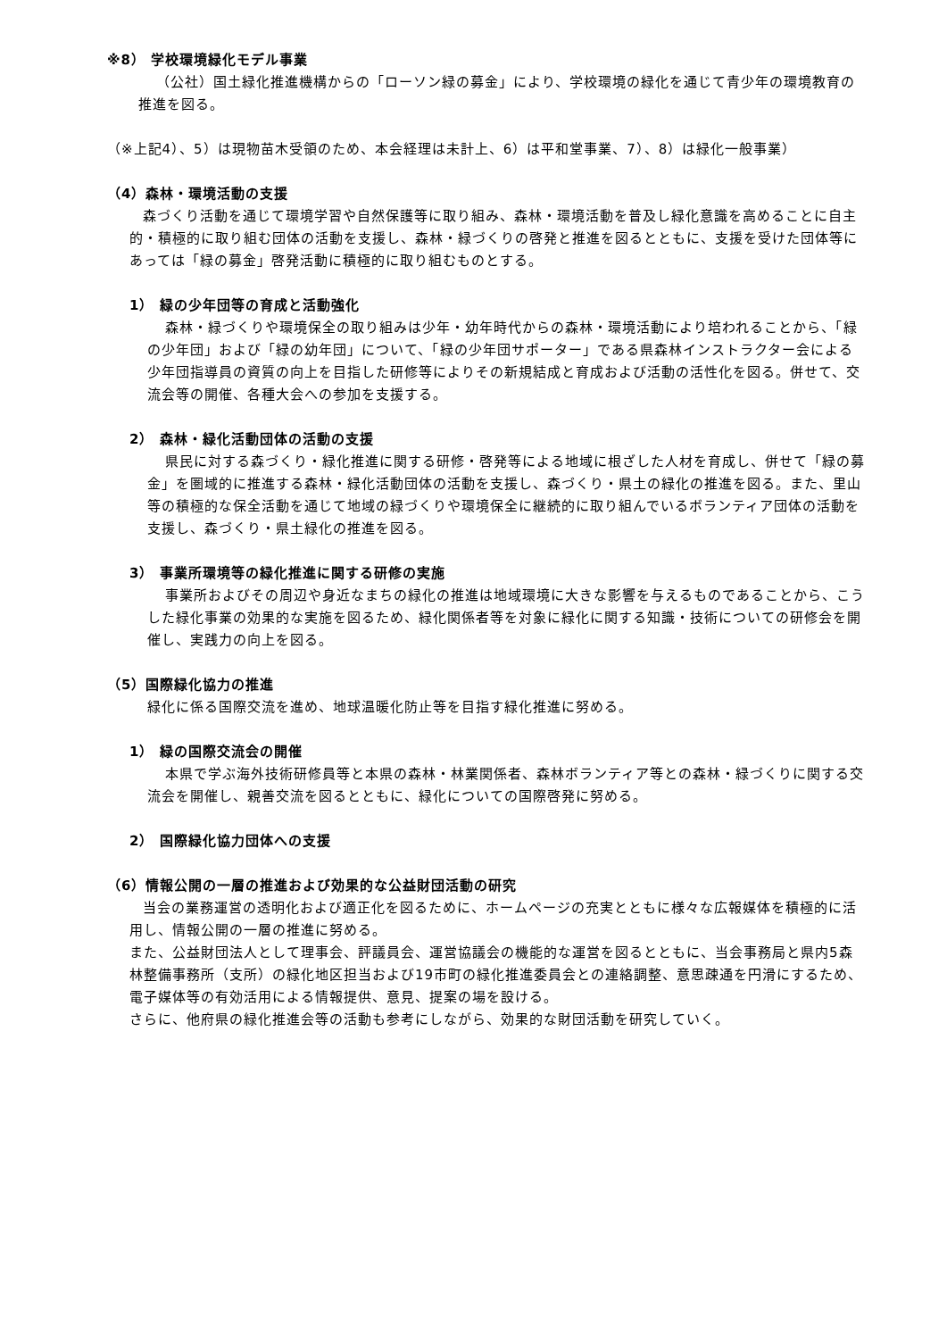※8） 学校環境緑化モデル事業
（公社）国土緑化推進機構からの「ローソン緑の募金」により、学校環境の緑化を通じて青少年の環境教育の推進を図る。
（※上記4）、5）は現物苗木受領のため、本会経理は未計上、6）は平和堂事業、7）、8）は緑化一般事業）
（4）森林・環境活動の支援
森づくり活動を通じて環境学習や自然保護等に取り組み、森林・環境活動を普及し緑化意識を高めることに自主的・積極的に取り組む団体の活動を支援し、森林・緑づくりの啓発と推進を図るとともに、支援を受けた団体等にあっては「緑の募金」啓発活動に積極的に取り組むものとする。
1） 緑の少年団等の育成と活動強化
森林・緑づくりや環境保全の取り組みは少年・幼年時代からの森林・環境活動により培われることから、「緑の少年団」および「緑の幼年団」について、「緑の少年団サポーター」である県森林インストラクター会による少年団指導員の資質の向上を目指した研修等によりその新規結成と育成および活動の活性化を図る。併せて、交流会等の開催、各種大会への参加を支援する。
2） 森林・緑化活動団体の活動の支援
県民に対する森づくり・緑化推進に関する研修・啓発等による地域に根ざした人材を育成し、併せて「緑の募金」を圏域的に推進する森林・緑化活動団体の活動を支援し、森づくり・県土の緑化の推進を図る。また、里山等の積極的な保全活動を通じて地域の緑づくりや環境保全に継続的に取り組んでいるボランティア団体の活動を支援し、森づくり・県土緑化の推進を図る。
3） 事業所環境等の緑化推進に関する研修の実施
事業所およびその周辺や身近なまちの緑化の推進は地域環境に大きな影響を与えるものであることから、こうした緑化事業の効果的な実施を図るため、緑化関係者等を対象に緑化に関する知識・技術についての研修会を開催し、実践力の向上を図る。
（5）国際緑化協力の推進
緑化に係る国際交流を進め、地球温暖化防止等を目指す緑化推進に努める。
1） 緑の国際交流会の開催
本県で学ぶ海外技術研修員等と本県の森林・林業関係者、森林ボランティア等との森林・緑づくりに関する交流会を開催し、親善交流を図るとともに、緑化についての国際啓発に努める。
2） 国際緑化協力団体への支援
（6）情報公開の一層の推進および効果的な公益財団活動の研究
当会の業務運営の透明化および適正化を図るために、ホームページの充実とともに様々な広報媒体を積極的に活用し、情報公開の一層の推進に努める。
また、公益財団法人として理事会、評議員会、運営協議会の機能的な運営を図るとともに、当会事務局と県内5森林整備事務所（支所）の緑化地区担当および19市町の緑化推進委員会との連絡調整、意思疎通を円滑にするため、電子媒体等の有効活用による情報提供、意見、提案の場を設ける。
さらに、他府県の緑化推進会等の活動も参考にしながら、効果的な財団活動を研究していく。